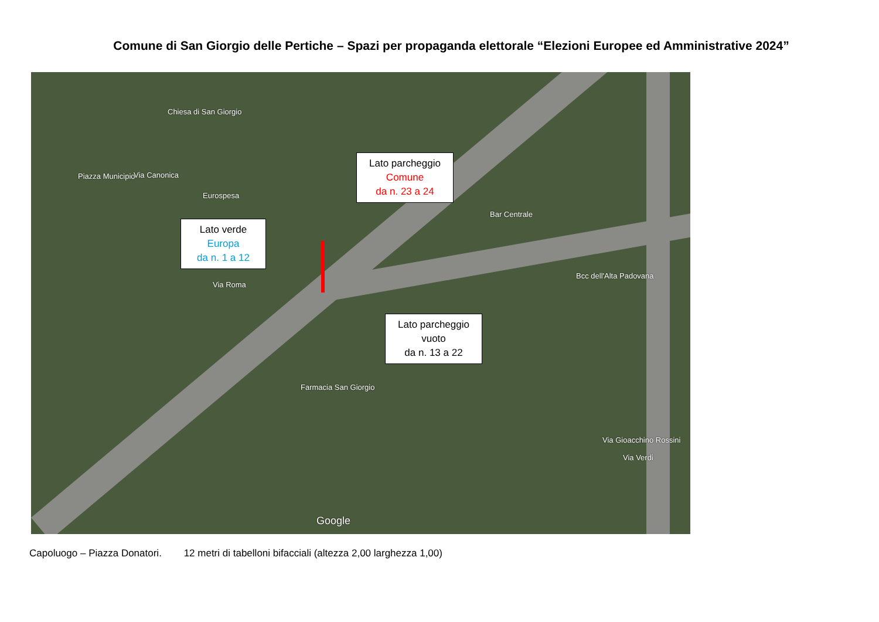Comune di San Giorgio delle Pertiche – Spazi per propaganda elettorale “Elezioni Europee ed Amministrative 2024”
Chiesa di San Giorgio
Piazza Municipio Via Canonica
Eurospesa
Bar Centrale
Bcc dell'Alta Padovana
Via Roma
Farmacia San Giorgio
Via Gioacchino Rossini
Via Verdi
Google
Lato parcheggio
Comune
da n. 23 a 24
Lato verde
Europa
da n. 1 a 12
Lato parcheggio
vuoto
da n. 13 a 22
Capoluogo – Piazza Donatori. 12 metri di tabelloni bifacciali (altezza 2,00 larghezza 1,00)